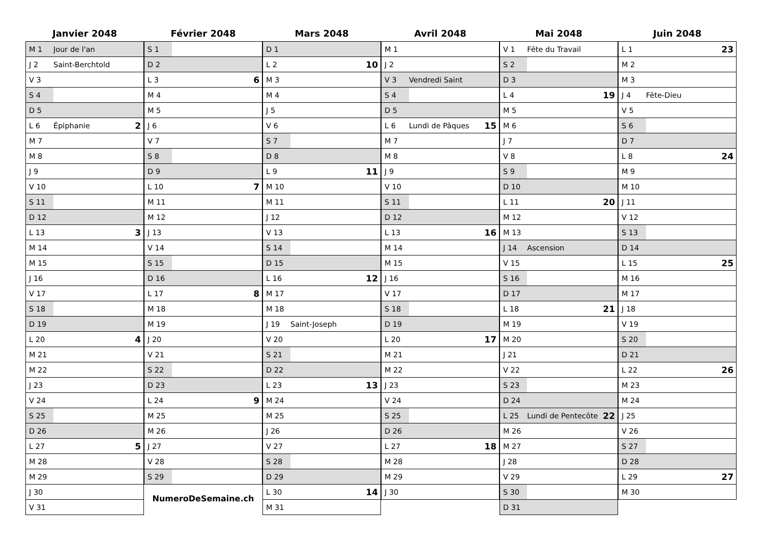Janvier 2048
| M 1 | Jour de l'an | |
| J 2 | Saint-Berchtold | |
| V 3 | | |
| S 4 | | |
| D 5 | | |
| L 6 | Épiphanie | 2 |
| M 7 | | |
| M 8 | | |
| J 9 | | |
| V 10 | | |
| S 11 | | |
| D 12 | | |
| L 13 | | 3 |
| M 14 | | |
| M 15 | | |
| J 16 | | |
| V 17 | | |
| S 18 | | |
| D 19 | | |
| L 20 | | 4 |
| M 21 | | |
| M 22 | | |
| J 23 | | |
| V 24 | | |
| S 25 | | |
| D 26 | | |
| L 27 | | 5 |
| M 28 | | |
| M 29 | | |
| J 30 | | |
| V 31 | | |
Février 2048
| S 1 | | |
| D 2 | | |
| L 3 | | 6 |
| M 4 | | |
| M 5 | | |
| J 6 | | |
| V 7 | | |
| S 8 | | |
| D 9 | | |
| L 10 | | 7 |
| M 11 | | |
| M 12 | | |
| J 13 | | |
| V 14 | | |
| S 15 | | |
| D 16 | | |
| L 17 | | 8 |
| M 18 | | |
| M 19 | | |
| J 20 | | |
| V 21 | | |
| S 22 | | |
| D 23 | | |
| L 24 | | 9 |
| M 25 | | |
| M 26 | | |
| J 27 | | |
| V 28 | | |
| S 29 | | |
NumeroDeSemaine.ch
Mars 2048
| D 1 | | |
| L 2 | | 10 |
| M 3 | | |
| M 4 | | |
| J 5 | | |
| V 6 | | |
| S 7 | | |
| D 8 | | |
| L 9 | | 11 |
| M 10 | | |
| M 11 | | |
| J 12 | | |
| V 13 | | |
| S 14 | | |
| D 15 | | |
| L 16 | | 12 |
| M 17 | | |
| M 18 | | |
| J 19 | Saint-Joseph | |
| V 20 | | |
| S 21 | | |
| D 22 | | |
| L 23 | | 13 |
| M 24 | | |
| M 25 | | |
| J 26 | | |
| V 27 | | |
| S 28 | | |
| D 29 | | |
| L 30 | | 14 |
| M 31 | | |
Avril 2048
| M 1 | | |
| J 2 | | |
| V 3 | Vendredi Saint | |
| S 4 | | |
| D 5 | | |
| L 6 | Lundi de Pâques | 15 |
| M 7 | | |
| M 8 | | |
| J 9 | | |
| V 10 | | |
| S 11 | | |
| D 12 | | |
| L 13 | | 16 |
| M 14 | | |
| M 15 | | |
| J 16 | | |
| V 17 | | |
| S 18 | | |
| D 19 | | |
| L 20 | | 17 |
| M 21 | | |
| M 22 | | |
| J 23 | | |
| V 24 | | |
| S 25 | | |
| D 26 | | |
| L 27 | | 18 |
| M 28 | | |
| M 29 | | |
| J 30 | | |
Mai 2048
| V 1 | Fête du Travail | |
| S 2 | | |
| D 3 | | |
| L 4 | | 19 |
| M 5 | | |
| M 6 | | |
| J 7 | | |
| V 8 | | |
| S 9 | | |
| D 10 | | |
| L 11 | | 20 |
| M 12 | | |
| M 13 | | |
| J 14 | Ascension | |
| V 15 | | |
| S 16 | | |
| D 17 | | |
| L 18 | | 21 |
| M 19 | | |
| M 20 | | |
| J 21 | | |
| V 22 | | |
| S 23 | | |
| D 24 | | |
| L 25 | Lundi de Pentecôte | 22 |
| M 26 | | |
| M 27 | | |
| J 28 | | |
| V 29 | | |
| S 30 | | |
| D 31 | | |
Juin 2048
| L 1 | | 23 |
| M 2 | | |
| M 3 | | |
| J 4 | Fête-Dieu | |
| V 5 | | |
| S 6 | | |
| D 7 | | |
| L 8 | | 24 |
| M 9 | | |
| M 10 | | |
| J 11 | | |
| V 12 | | |
| S 13 | | |
| D 14 | | |
| L 15 | | 25 |
| M 16 | | |
| M 17 | | |
| J 18 | | |
| V 19 | | |
| S 20 | | |
| D 21 | | |
| L 22 | | 26 |
| M 23 | | |
| M 24 | | |
| J 25 | | |
| V 26 | | |
| S 27 | | |
| D 28 | | |
| L 29 | | 27 |
| M 30 | | |